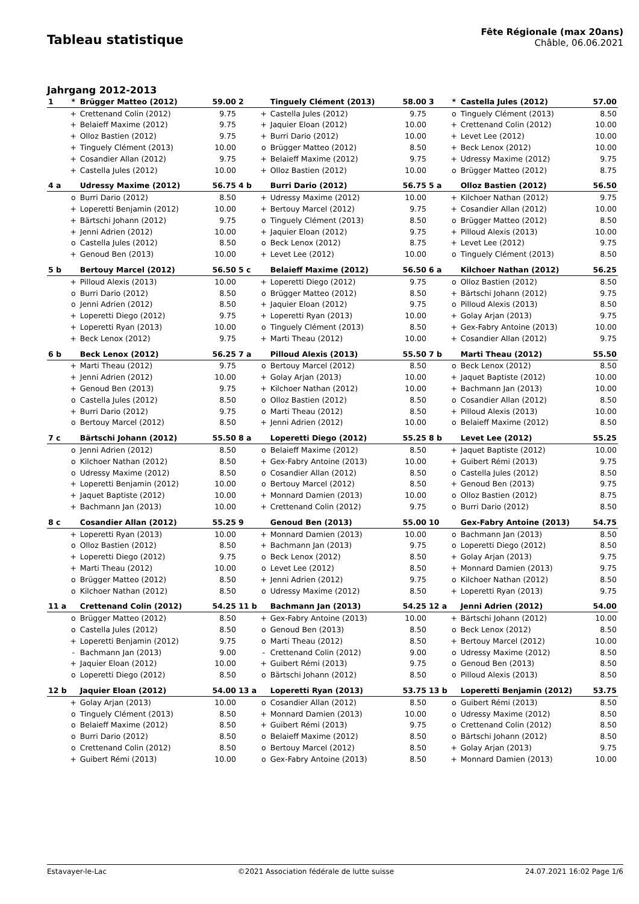Tableau statistique
Fête Régionale (max 20ans)
Châble, 06.06.2021
Jahrgang 2012-2013
| 1 | * | Brügger Matteo (2012) | 59.00 |
| | + | Crettenand Colin (2012) | 9.75 |
| | + | Belaieff Maxime (2012) | 9.75 |
| | + | Olloz Bastien (2012) | 9.75 |
| | + | Tinguely Clément (2013) | 10.00 |
| | + | Cosandier Allan (2012) | 9.75 |
| | + | Castella Jules (2012) | 10.00 |
| 4 a | | Udressy Maxime (2012) | 56.75 |
| | o | Burri Dario (2012) | 8.50 |
| | + | Loperetti Benjamin (2012) | 10.00 |
| | + | Bärtschi Johann (2012) | 9.75 |
| | + | Jenni Adrien (2012) | 10.00 |
| | o | Castella Jules (2012) | 8.50 |
| | + | Genoud Ben (2013) | 10.00 |
| 5 b | | Bertouy Marcel (2012) | 56.50 |
| | + | Pilloud Alexis (2013) | 10.00 |
| | o | Burri Dario (2012) | 8.50 |
| | o | Jenni Adrien (2012) | 8.50 |
| | + | Loperetti Diego (2012) | 9.75 |
| | + | Loperetti Ryan (2013) | 10.00 |
| | + | Beck Lenox (2012) | 9.75 |
| 6 b | | Beck Lenox (2012) | 56.25 |
| | + | Marti Theau (2012) | 9.75 |
| | + | Jenni Adrien (2012) | 10.00 |
| | + | Genoud Ben (2013) | 9.75 |
| | o | Castella Jules (2012) | 8.50 |
| | + | Burri Dario (2012) | 9.75 |
| | o | Bertouy Marcel (2012) | 8.50 |
| 7 c | | Bärtschi Johann (2012) | 55.50 |
| | o | Jenni Adrien (2012) | 8.50 |
| | o | Kilchoer Nathan (2012) | 8.50 |
| | o | Udressy Maxime (2012) | 8.50 |
| | + | Loperetti Benjamin (2012) | 10.00 |
| | + | Jaquet Baptiste (2012) | 10.00 |
| | + | Bachmann Jan (2013) | 10.00 |
| 8 c | | Cosandier Allan (2012) | 55.25 |
| | + | Loperetti Ryan (2013) | 10.00 |
| | o | Olloz Bastien (2012) | 8.50 |
| | + | Loperetti Diego (2012) | 9.75 |
| | + | Marti Theau (2012) | 10.00 |
| | o | Brügger Matteo (2012) | 8.50 |
| | o | Kilchoer Nathan (2012) | 8.50 |
| 11 a | | Crettenand Colin (2012) | 54.25 |
| | o | Brügger Matteo (2012) | 8.50 |
| | o | Castella Jules (2012) | 8.50 |
| | + | Loperetti Benjamin (2012) | 9.75 |
| | - | Bachmann Jan (2013) | 9.00 |
| | + | Jaquier Eloan (2012) | 10.00 |
| | o | Loperetti Diego (2012) | 8.50 |
| 12 b | | Jaquier Eloan (2012) | 54.00 |
| | + | Golay Arjan (2013) | 10.00 |
| | o | Tinguely Clément (2013) | 8.50 |
| | o | Belaieff Maxime (2012) | 8.50 |
| | o | Burri Dario (2012) | 8.50 |
| | o | Crettenand Colin (2012) | 8.50 |
| | + | Guibert Rémi (2013) | 10.00 |
| 2 | | Tinguely Clément (2013) | 58.00 |
| | + | Castella Jules (2012) | 9.75 |
| | + | Jaquier Eloan (2012) | 10.00 |
| | + | Burri Dario (2012) | 10.00 |
| | o | Brügger Matteo (2012) | 8.50 |
| | + | Belaieff Maxime (2012) | 9.75 |
| | + | Olloz Bastien (2012) | 10.00 |
| 4 b | | Burri Dario (2012) | 56.75 |
| | + | Udressy Maxime (2012) | 10.00 |
| | + | Bertouy Marcel (2012) | 9.75 |
| | o | Tinguely Clément (2013) | 8.50 |
| | + | Jaquier Eloan (2012) | 9.75 |
| | o | Beck Lenox (2012) | 8.75 |
| | + | Levet Lee (2012) | 10.00 |
| 5 c | | Belaieff Maxime (2012) | 56.50 |
| | + | Loperetti Diego (2012) | 9.75 |
| | o | Brügger Matteo (2012) | 8.50 |
| | + | Jaquier Eloan (2012) | 9.75 |
| | + | Loperetti Ryan (2013) | 10.00 |
| | o | Tinguely Clément (2013) | 8.50 |
| | + | Marti Theau (2012) | 10.00 |
| 7 a | | Pilloud Alexis (2013) | 55.50 |
| | o | Bertouy Marcel (2012) | 8.50 |
| | + | Golay Arjan (2013) | 10.00 |
| | + | Kilchoer Nathan (2012) | 10.00 |
| | o | Olloz Bastien (2012) | 8.50 |
| | o | Marti Theau (2012) | 8.50 |
| | + | Jenni Adrien (2012) | 10.00 |
| 8 a | | Loperetti Diego (2012) | 55.25 |
| | o | Belaieff Maxime (2012) | 8.50 |
| | + | Gex-Fabry Antoine (2013) | 10.00 |
| | o | Cosandier Allan (2012) | 8.50 |
| | o | Bertouy Marcel (2012) | 8.50 |
| | + | Monnard Damien (2013) | 10.00 |
| | + | Crettenand Colin (2012) | 9.75 |
| 9 | | Genoud Ben (2013) | 55.00 |
| | + | Monnard Damien (2013) | 10.00 |
| | + | Bachmann Jan (2013) | 9.75 |
| | o | Beck Lenox (2012) | 8.50 |
| | o | Levet Lee (2012) | 8.50 |
| | + | Jenni Adrien (2012) | 9.75 |
| | o | Udressy Maxime (2012) | 8.50 |
| 11 b | | Bachmann Jan (2013) | 54.25 |
| | + | Gex-Fabry Antoine (2013) | 10.00 |
| | o | Genoud Ben (2013) | 8.50 |
| | o | Marti Theau (2012) | 8.50 |
| | - | Crettenand Colin (2012) | 9.00 |
| | + | Guibert Rémi (2013) | 9.75 |
| | o | Bärtschi Johann (2012) | 8.50 |
| 13 a | | Loperetti Ryan (2013) | 53.75 |
| | o | Cosandier Allan (2012) | 8.50 |
| | + | Monnard Damien (2013) | 10.00 |
| | + | Guibert Rémi (2013) | 9.75 |
| | o | Belaieff Maxime (2012) | 8.50 |
| | o | Bertouy Marcel (2012) | 8.50 |
| | o | Gex-Fabry Antoine (2013) | 8.50 |
| 3 | * | Castella Jules (2012) | 57.00 |
| | o | Tinguely Clément (2013) | 8.50 |
| | + | Crettenand Colin (2012) | 10.00 |
| | + | Levet Lee (2012) | 10.00 |
| | + | Beck Lenox (2012) | 10.00 |
| | + | Udressy Maxime (2012) | 9.75 |
| | o | Brügger Matteo (2012) | 8.75 |
| 5 a | | Olloz Bastien (2012) | 56.50 |
| | + | Kilchoer Nathan (2012) | 9.75 |
| | + | Cosandier Allan (2012) | 10.00 |
| | o | Brügger Matteo (2012) | 8.50 |
| | + | Pilloud Alexis (2013) | 10.00 |
| | + | Levet Lee (2012) | 9.75 |
| | o | Tinguely Clément (2013) | 8.50 |
| 6 a | | Kilchoer Nathan (2012) | 56.25 |
| | o | Olloz Bastien (2012) | 8.50 |
| | + | Bärtschi Johann (2012) | 9.75 |
| | o | Pilloud Alexis (2013) | 8.50 |
| | + | Golay Arjan (2013) | 9.75 |
| | + | Gex-Fabry Antoine (2013) | 10.00 |
| | + | Cosandier Allan (2012) | 9.75 |
| 7 b | | Marti Theau (2012) | 55.50 |
| | o | Beck Lenox (2012) | 8.50 |
| | + | Jaquet Baptiste (2012) | 10.00 |
| | + | Bachmann Jan (2013) | 10.00 |
| | o | Cosandier Allan (2012) | 8.50 |
| | + | Pilloud Alexis (2013) | 10.00 |
| | o | Belaieff Maxime (2012) | 8.50 |
| 8 b | | Levet Lee (2012) | 55.25 |
| | + | Jaquet Baptiste (2012) | 10.00 |
| | + | Guibert Rémi (2013) | 9.75 |
| | o | Castella Jules (2012) | 8.50 |
| | + | Genoud Ben (2013) | 9.75 |
| | o | Olloz Bastien (2012) | 8.75 |
| | o | Burri Dario (2012) | 8.50 |
| 10 | | Gex-Fabry Antoine (2013) | 54.75 |
| | o | Bachmann Jan (2013) | 8.50 |
| | o | Loperetti Diego (2012) | 8.50 |
| | + | Golay Arjan (2013) | 9.75 |
| | + | Monnard Damien (2013) | 9.75 |
| | o | Kilchoer Nathan (2012) | 8.50 |
| | + | Loperetti Ryan (2013) | 9.75 |
| 12 a | | Jenni Adrien (2012) | 54.00 |
| | + | Bärtschi Johann (2012) | 10.00 |
| | o | Beck Lenox (2012) | 8.50 |
| | + | Bertouy Marcel (2012) | 10.00 |
| | o | Udressy Maxime (2012) | 8.50 |
| | o | Genoud Ben (2013) | 8.50 |
| | o | Pilloud Alexis (2013) | 8.50 |
| 13 b | | Loperetti Benjamin (2012) | 53.75 |
| | o | Guibert Rémi (2013) | 8.50 |
| | o | Udressy Maxime (2012) | 8.50 |
| | o | Crettenand Colin (2012) | 8.50 |
| | o | Bärtschi Johann (2012) | 8.50 |
| | + | Golay Arjan (2013) | 9.75 |
| | + | Monnard Damien (2013) | 10.00 |
Estavayer-le-Lac ©2021 Association fédérale de lutte suisse 24.07.2021 16:02 Page 1/6